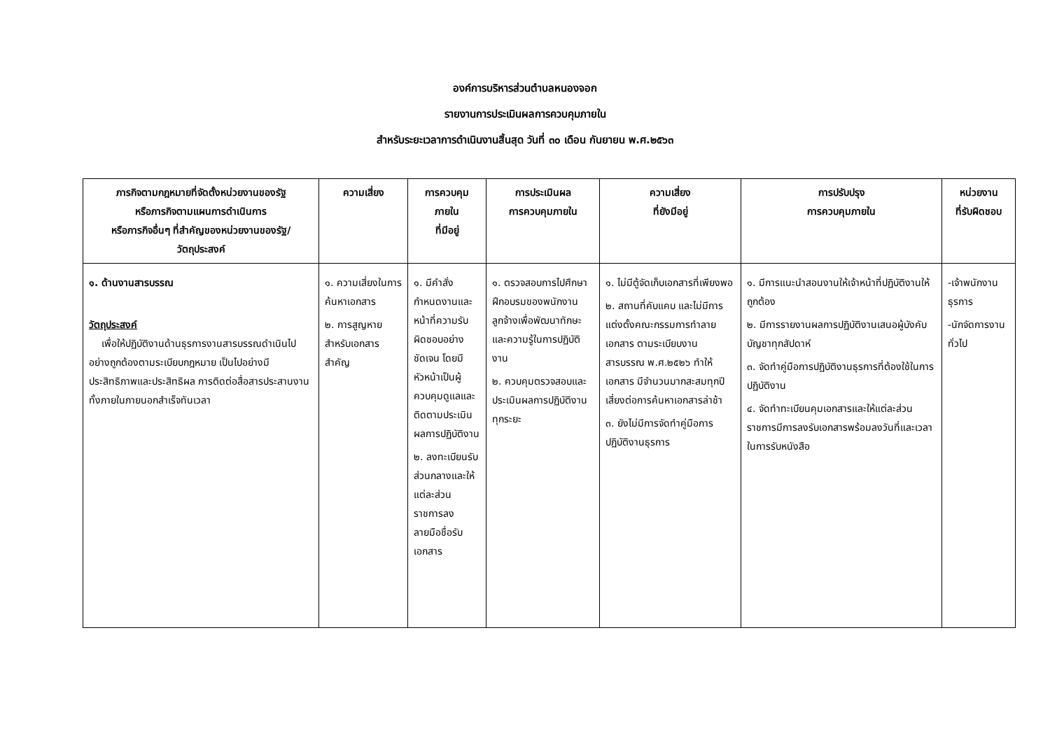องค์การบริหารส่วนตำบลหนองจอก
รายงานการประเมินผลการควบคุมภายใน
สำหรับระยะเวลาการดำเนินงานสิ้นสุด วันที่ ๓๐ เดือน กันยายน พ.ศ.๒๕๖๓
| ภารกิจตามกฎหมายที่จัดตั้งหน่วยงานของรัฐ หรือภารกิจตามแผนการดำเนินการ หรือภารกิจอื่นๆ ที่สำคัญของหน่วยงานของรัฐ/ วัตถุประสงค์ | ความเสี่ยง | การควบคุม ภายใน ที่มีอยู่ | การประเมินผล การควบคุมภายใน | ความเสี่ยง ที่ยังมีอยู่ | การปรับปรุง การควบคุมภายใน | หน่วยงาน ที่รับผิดชอบ |
| --- | --- | --- | --- | --- | --- | --- |
| ๑. ด้านงานสารบรรณ วัตถุประสงค์ เพื่อให้ปฏิบัติงานด้านธุรการงานสารบรรณดำเนินไปอย่างถูกต้องตามระเบียบกฎหมาย เป็นไปอย่างมีประสิทธิภาพและประสิทธิผล การติดต่อสื่อสารประสานงานทั้งภายในภายนอกสำเร็จทันเวลา | ๑. ความเสี่ยงในการค้นหาเอกสาร ๒. การสูญหายสำหรับเอกสารสำคัญ | ๑. มีคำสั่งกำหนดงานและหน้าที่ความรับผิดชอบอย่างชัดเจน โดยมีหัวหน้าเป็นผู้ควบคุมดูแลและติดตามประเมินผลการปฏิบัติงาน ๒. ลงทะเบียนรับส่วนกลางและให้แต่ละส่วนราชการลงลายมือชื่อรับเอกสาร | ๑. ตรวจสอบการไปศึกษาฝึกอบรมของพนักงาน ลูกจ้างเพื่อพัฒนาทักษะและความรู้ในการปฏิบัติงาน ๒. ควบคุมตรวจสอบและประเมินผลการปฏิบัติงานทุกระยะ | ๑. ไม่มีตู้จัดเก็บเอกสารที่เพียงพอ ๒. สถานที่คับแคบ และไม่มีการแต่งตั้งคณะกรรมการทำลายเอกสาร ตามระเบียบงานสารบรรณ พ.ศ.๒๕๒๖ ทำให้เอกสาร มีจำนวนมากสะสมทุกปีเสี่ยงต่อการค้นหาเอกสารล่าช้า ๓. ยังไม่มีการจัดทำคู่มือการปฏิบัติงานธุรการ | ๑. มีการแนะนำสอนงานให้เจ้าหน้าที่ปฏิบัติงานให้ถูกต้อง ๒. มีการรายงานผลการปฏิบัติงานเสนอผู้บังคับบัญชาทุกสัปดาห์ ๓. จัดทำคู่มือการปฏิบัติงานธุรการที่ต้องใช้ในการปฏิบัติงาน ๔. จัดทำทะเบียนคุมเอกสารและให้แต่ละส่วนราชการมีการลงรับเอกสารพร้อมลงวันที่และเวลาในการรับหนังสือ | -เจ้าพนักงานธุรการ -นักจัดการงานทั่วไป |